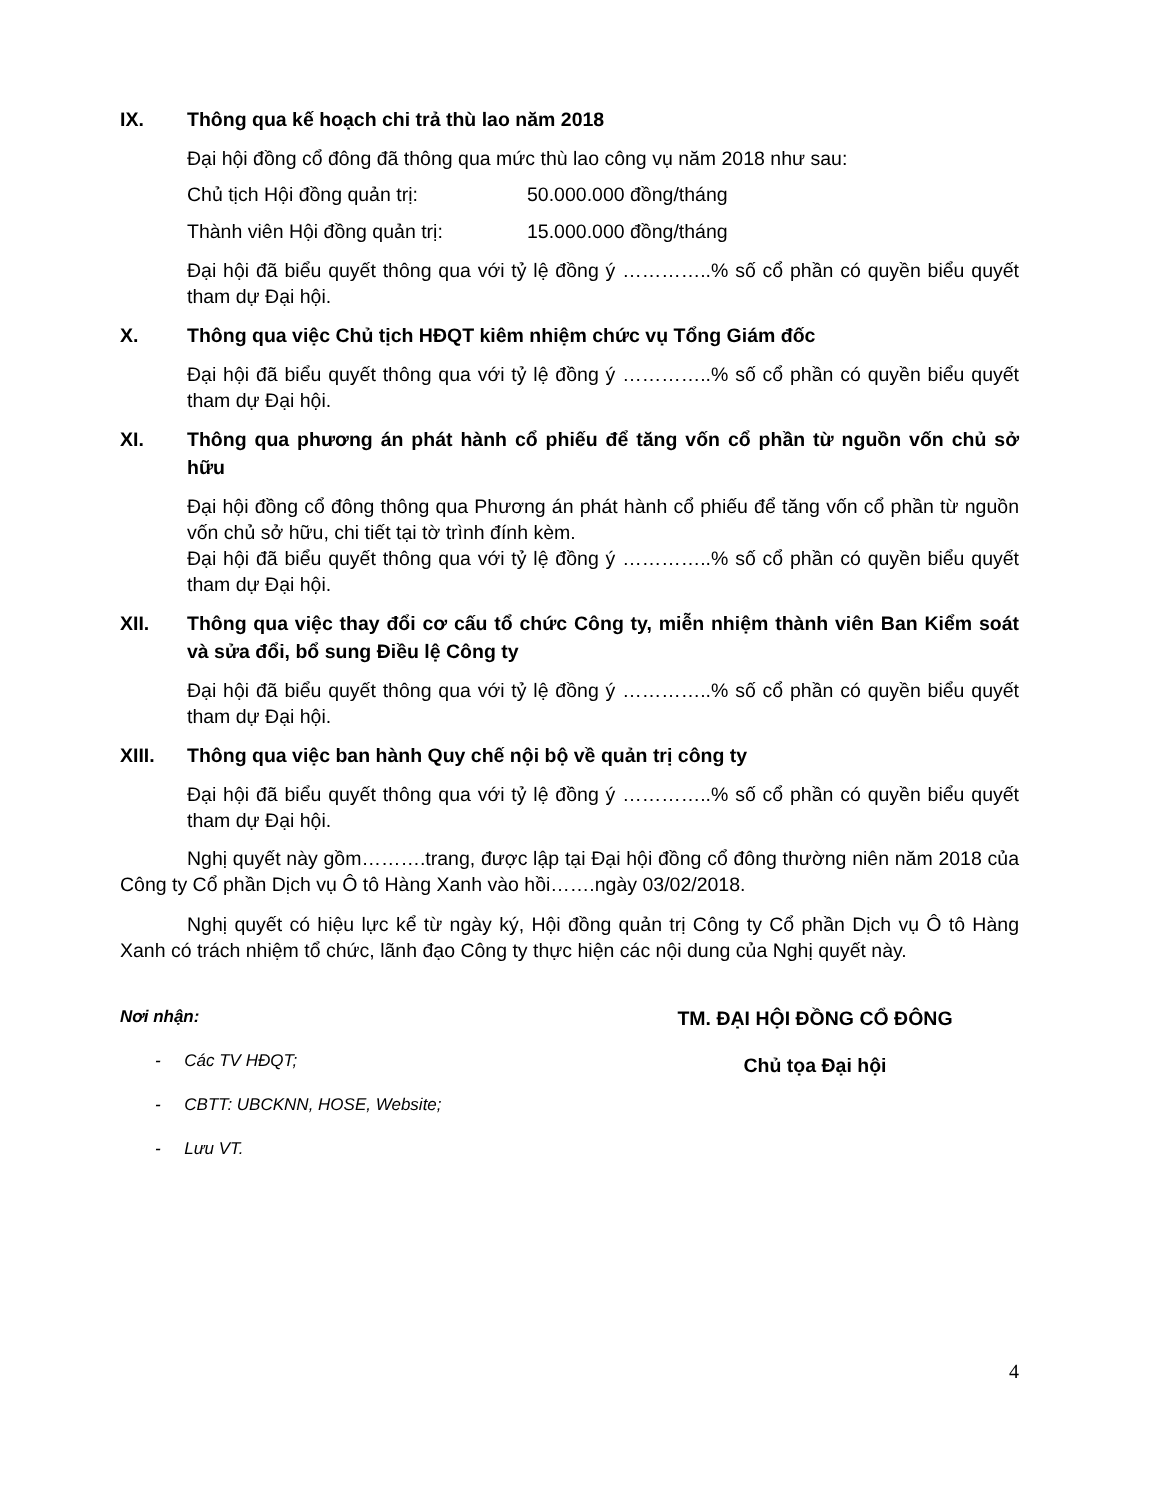IX. Thông qua kế hoạch chi trả thù lao năm 2018
Đại hội đồng cổ đông đã thông qua mức thù lao công vụ năm 2018 như sau:
Chủ tịch Hội đồng quản trị: 50.000.000 đồng/tháng
Thành viên Hội đồng quản trị: 15.000.000 đồng/tháng
Đại hội đã biểu quyết thông qua với tỷ lệ đồng ý …………..% số cổ phần có quyền biểu quyết tham dự Đại hội.
X. Thông qua việc Chủ tịch HĐQT kiêm nhiệm chức vụ Tổng Giám đốc
Đại hội đã biểu quyết thông qua với tỷ lệ đồng ý …………..% số cổ phần có quyền biểu quyết tham dự Đại hội.
XI. Thông qua phương án phát hành cổ phiếu để tăng vốn cổ phần từ nguồn vốn chủ sở hữu
Đại hội đồng cổ đông thông qua Phương án phát hành cổ phiếu để tăng vốn cổ phần từ nguồn vốn chủ sở hữu, chi tiết tại tờ trình đính kèm.
Đại hội đã biểu quyết thông qua với tỷ lệ đồng ý …………..% số cổ phần có quyền biểu quyết tham dự Đại hội.
XII. Thông qua việc thay đổi cơ cấu tổ chức Công ty, miễn nhiệm thành viên Ban Kiểm soát và sửa đổi, bổ sung Điều lệ Công ty
Đại hội đã biểu quyết thông qua với tỷ lệ đồng ý …………..% số cổ phần có quyền biểu quyết tham dự Đại hội.
XIII. Thông qua việc ban hành Quy chế nội bộ về quản trị công ty
Đại hội đã biểu quyết thông qua với tỷ lệ đồng ý …………..% số cổ phần có quyền biểu quyết tham dự Đại hội.
Nghị quyết này gồm……….trang, được lập tại Đại hội đồng cổ đông thường niên năm 2018 của Công ty Cổ phần Dịch vụ Ô tô Hàng Xanh vào hồi…….ngày 03/02/2018.
Nghị quyết có hiệu lực kể từ ngày ký, Hội đồng quản trị Công ty Cổ phần Dịch vụ Ô tô Hàng Xanh có trách nhiệm tổ chức, lãnh đạo Công ty thực hiện các nội dung của Nghị quyết này.
Nơi nhận:
- Các TV HĐQT;
- CBTT: UBCKNN, HOSE, Website;
- Lưu VT.
TM. ĐẠI HỘI ĐỒNG CỔ ĐÔNG
Chủ tọa Đại hội
4